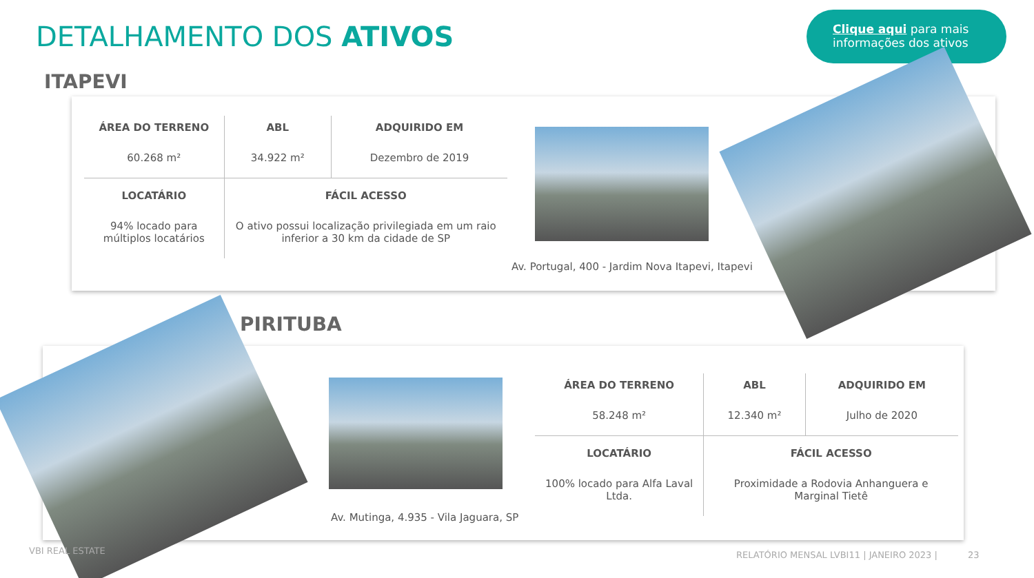DETALHAMENTO DOS ATIVOS
Clique aqui para mais informações dos ativos
ITAPEVI
| ÁREA DO TERRENO | ABL | ADQUIRIDO EM |
| --- | --- | --- |
| 60.268 m² | 34.922 m² | Dezembro de 2019 |
| LOCATÁRIO | FÁCIL ACESSO | |
| 94% locado para múltiplos locatários | O ativo possui localização privilegiada em um raio inferior a 30 km da cidade de SP | |
Av. Portugal, 400 - Jardim Nova Itapevi, Itapevi
PIRITUBA
Av. Mutinga, 4.935 - Vila Jaguara, SP
| ÁREA DO TERRENO | ABL | ADQUIRIDO EM |
| --- | --- | --- |
| 58.248 m² | 12.340 m² | Julho de 2020 |
| LOCATÁRIO | FÁCIL ACESSO | |
| 100% locado para Alfa Laval Ltda. | Proximidade a Rodovia Anhanguera e Marginal Tietê | |
VBI REAL ESTATE
RELATÓRIO MENSAL LVBI11 | JANEIRO 2023 | 23